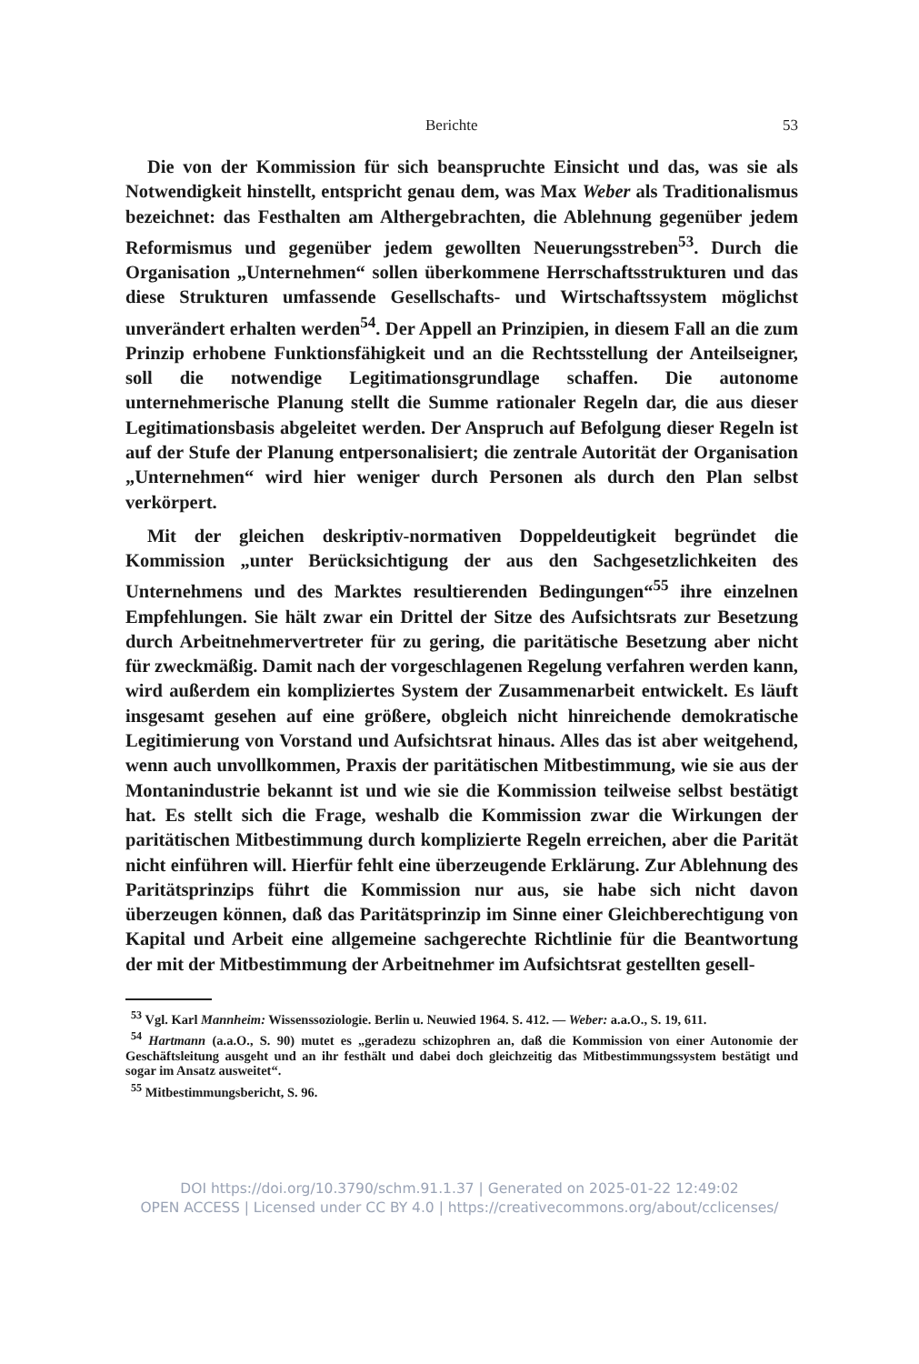Berichte 53
Die von der Kommission für sich beanspruchte Einsicht und das, was sie als Notwendigkeit hinstellt, entspricht genau dem, was Max Weber als Traditionalismus bezeichnet: das Festhalten am Althergebrachten, die Ablehnung gegenüber jedem Reformismus und gegenüber jedem gewollten Neuerungsstreben<sup>53</sup>. Durch die Organisation „Unternehmen“ sollen überkommene Herrschaftsstrukturen und das diese Strukturen umfassende Gesellschafts- und Wirtschaftssystem möglichst unverändert erhalten werden<sup>54</sup>. Der Appell an Prinzipien, in diesem Fall an die zum Prinzip erhobene Funktionsfähigkeit und an die Rechtsstellung der Anteilseigner, soll die notwendige Legitimationsgrundlage schaffen. Die autonome unternehmerische Planung stellt die Summe rationaler Regeln dar, die aus dieser Legitimationsbasis abgeleitet werden. Der Anspruch auf Befolgung dieser Regeln ist auf der Stufe der Planung entpersonalisiert; die zentrale Autorität der Organisation „Unternehmen“ wird hier weniger durch Personen als durch den Plan selbst verkörpert.
Mit der gleichen deskriptiv-normativen Doppeldeutigkeit begründet die Kommission „unter Berücksichtigung der aus den Sachgesetzlichkeiten des Unternehmens und des Marktes resultierenden Bedingungen“<sup>55</sup> ihre einzelnen Empfehlungen. Sie hält zwar ein Drittel der Sitze des Aufsichtsrats zur Besetzung durch Arbeitnehmervertreter für zu gering, die paritätische Besetzung aber nicht für zweckmäßig. Damit nach der vorgeschlagenen Regelung verfahren werden kann, wird außerdem ein kompliziertes System der Zusammenarbeit entwickelt. Es läuft insgesamt gesehen auf eine größere, obgleich nicht hinreichende demokratische Legitimierung von Vorstand und Aufsichtsrat hinaus. Alles das ist aber weitgehend, wenn auch unvollkommen, Praxis der paritätischen Mitbestimmung, wie sie aus der Montanindustrie bekannt ist und wie sie die Kommission teilweise selbst bestätigt hat. Es stellt sich die Frage, weshalb die Kommission zwar die Wirkungen der paritätischen Mitbestimmung durch komplizierte Regeln erreichen, aber die Parität nicht einführen will. Hierfür fehlt eine überzeugende Erklärung. Zur Ablehnung des Paritätsprinzips führt die Kommission nur aus, sie habe sich nicht davon überzeugen können, daß das Paritätsprinzip im Sinne einer Gleichberechtigung von Kapital und Arbeit eine allgemeine sachgerechte Richtlinie für die Beantwortung der mit der Mitbestimmung der Arbeitnehmer im Aufsichtsrat gestellten gesell-
<sup>53</sup> Vgl. Karl Mannheim: Wissenssoziologie. Berlin u. Neuwied 1964. S. 412. — Weber: a.a.O., S. 19, 611.
<sup>54</sup> Hartmann (a.a.O., S. 90) mutet es „geradezu schizophren an, daß die Kommission von einer Autonomie der Geschäftsleitung ausgeht und an ihr festhält und dabei doch gleichzeitig das Mitbestimmungssystem bestätigt und sogar im Ansatz ausweitet“.
<sup>55</sup> Mitbestimmungsbericht, S. 96.
DOI https://doi.org/10.3790/schm.91.1.37 | Generated on 2025-01-22 12:49:02
OPEN ACCESS | Licensed under CC BY 4.0 | https://creativecommons.org/about/cclicenses/